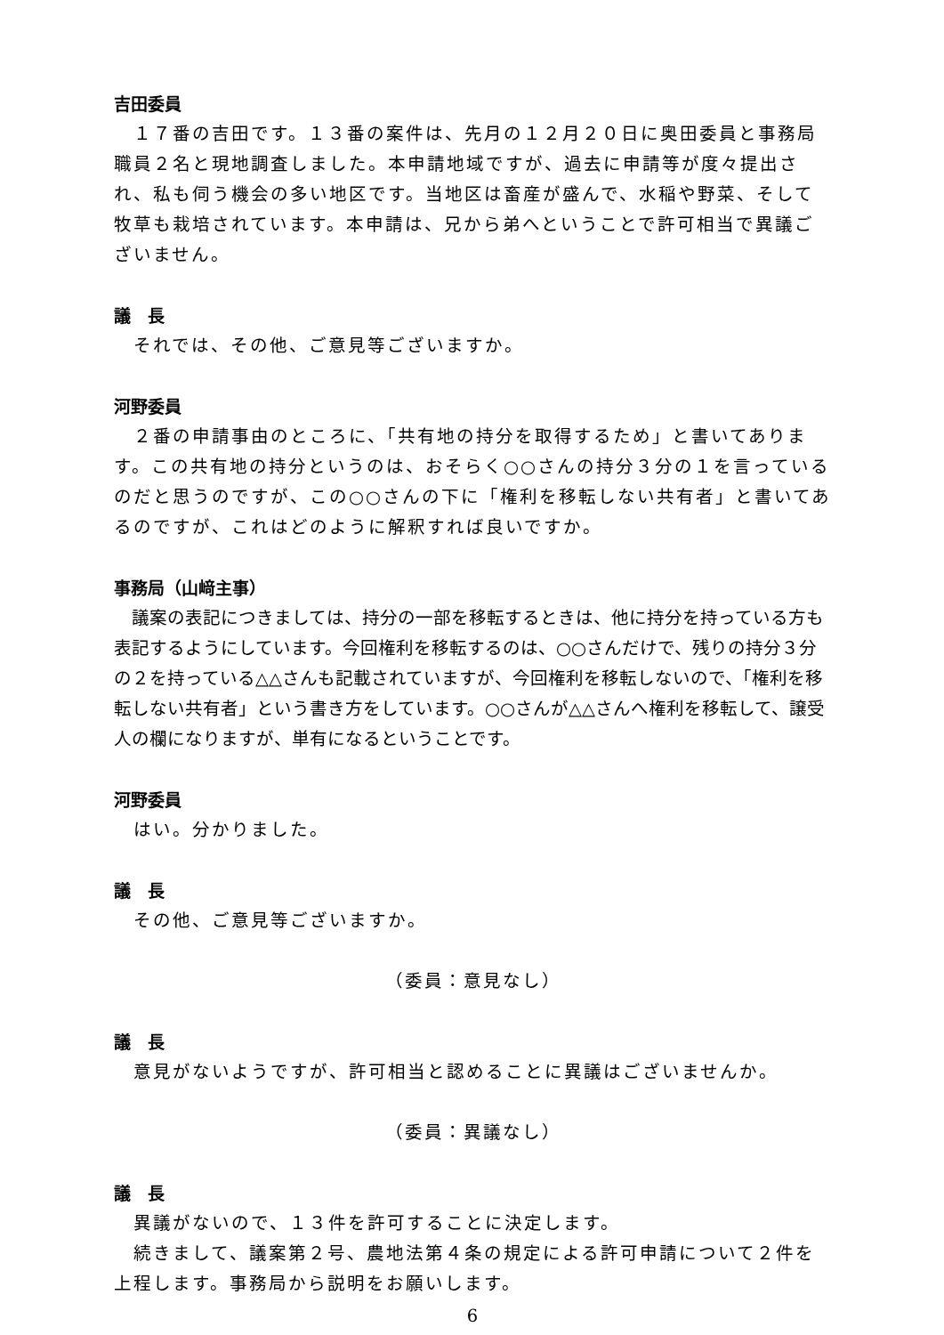吉田委員
　１７番の吉田です。１３番の案件は、先月の１２月２０日に奥田委員と事務局職員２名と現地調査しました。本申請地域ですが、過去に申請等が度々提出され、私も伺う機会の多い地区です。当地区は畜産が盛んで、水稲や野菜、そして牧草も栽培されています。本申請は、兄から弟へということで許可相当で異議ございません。
議　長
　それでは、その他、ご意見等ございますか。
河野委員
　２番の申請事由のところに、「共有地の持分を取得するため」と書いてあります。この共有地の持分というのは、おそらく○○さんの持分３分の１を言っているのだと思うのですが、この○○さんの下に「権利を移転しない共有者」と書いてあるのですが、これはどのように解釈すれば良いですか。
事務局（山﨑主事）
　議案の表記につきましては、持分の一部を移転するときは、他に持分を持っている方も表記するようにしています。今回権利を移転するのは、○○さんだけで、残りの持分３分の２を持っている△△さんも記載されていますが、今回権利を移転しないので、「権利を移転しない共有者」という書き方をしています。○○さんが△△さんへ権利を移転して、譲受人の欄になりますが、単有になるということです。
河野委員
　はい。分かりました。
議　長
　その他、ご意見等ございますか。
（委員：意見なし）
議　長
　意見がないようですが、許可相当と認めることに異議はございませんか。
（委員：異議なし）
議　長
　異議がないので、１３件を許可することに決定します。
　続きまして、議案第２号、農地法第４条の規定による許可申請について２件を上程します。事務局から説明をお願いします。
6